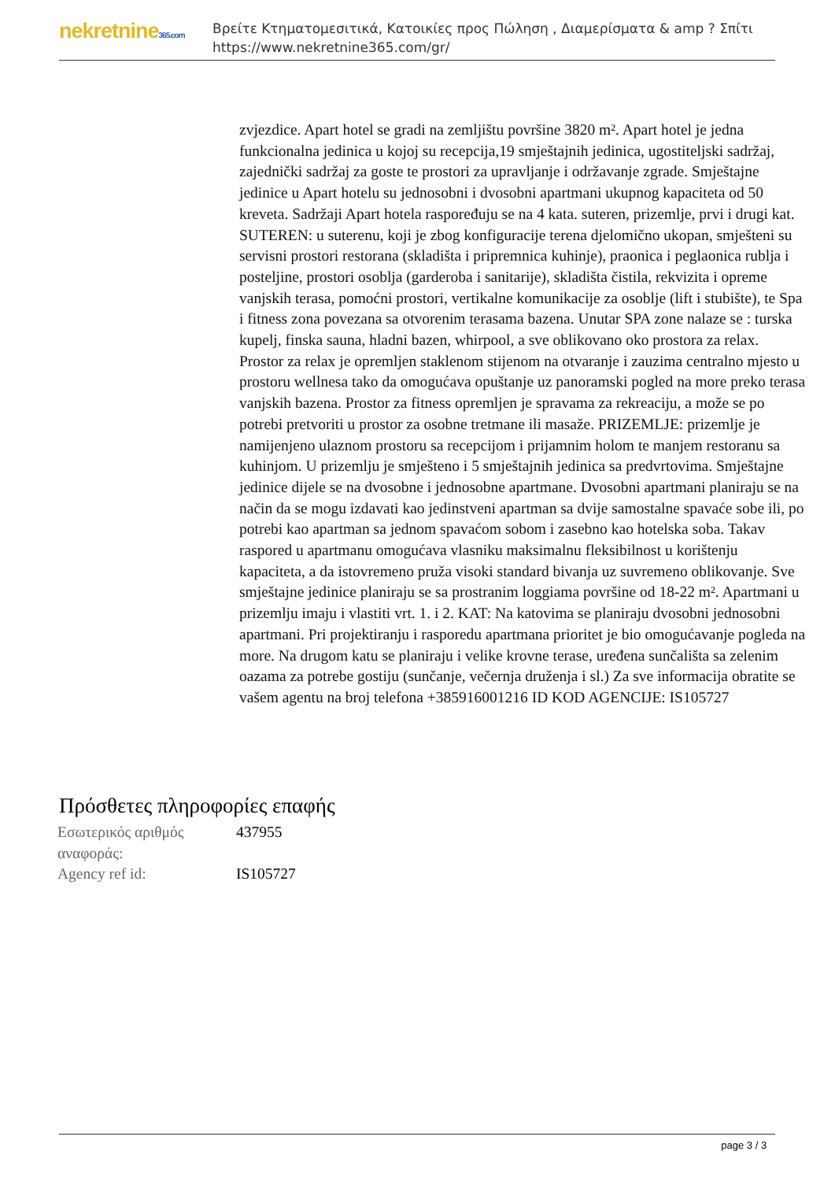nekretnine365.com
Βρείτε Κτηματομεσιτικά, Κατοικίες προς Πώληση , Διαμερίσματα & amp ? Σπίτι
https://www.nekretnine365.com/gr/
zvjezdice. Apart hotel se gradi na zemljištu površine 3820 m². Apart hotel je jedna funkcionalna jedinica u kojoj su recepcija,19 smještajnih jedinica, ugostiteljski sadržaj, zajednički sadržaj za goste te prostori za upravljanje i održavanje zgrade. Smještajne jedinice u Apart hotelu su jednosobni i dvosobni apartmani ukupnog kapaciteta od 50 kreveta. Sadržaji Apart hotela raspoređuju se na 4 kata. suteren, prizemlje, prvi i drugi kat. SUTEREN: u suterenu, koji je zbog konfiguracije terena djelomično ukopan, smješteni su servisni prostori restorana (skladišta i pripremnica kuhinje), praonica i peglaonica rublja i posteljine, prostori osoblja (garderoba i sanitarije), skladišta čistila, rekvizita i opreme vanjskih terasa, pomoćni prostori, vertikalne komunikacije za osoblje (lift i stubište), te Spa i fitness zona povezana sa otvorenim terasama bazena. Unutar SPA zone nalaze se : turska kupelj, finska sauna, hladni bazen, whirpool, a sve oblikovano oko prostora za relax. Prostor za relax je opremljen staklenom stijenom na otvaranje i zauzima centralno mjesto u prostoru wellnesa tako da omogućava opuštanje uz panoramski pogled na more preko terasa vanjskih bazena. Prostor za fitness opremljen je spravama za rekreaciju, a može se po potrebi pretvoriti u prostor za osobne tretmane ili masaže. PRIZEMLJE: prizemlje je namijenjeno ulaznom prostoru sa recepcijom i prijamnim holom te manjem restoranu sa kuhinjom. U prizemlju je smješteno i 5 smještajnih jedinica sa predvrtovima. Smještajne jedinice dijele se na dvosobne i jednosobne apartmane. Dvosobni apartmani planiraju se na način da se mogu izdavati kao jedinstveni apartman sa dvije samostalne spavaće sobe ili, po potrebi kao apartman sa jednom spavaćom sobom i zasebno kao hotelska soba. Takav raspored u apartmanu omogućava vlasniku maksimalnu fleksibilnost u korištenju kapaciteta, a da istovremeno pruža visoki standard bivanja uz suvremeno oblikovanje. Sve smještajne jedinice planiraju se sa prostranim loggiama površine od 18-22 m². Apartmani u prizemlju imaju i vlastiti vrt. 1. i 2. KAT: Na katovima se planiraju dvosobni jednosobni apartmani. Pri projektiranju i rasporedu apartmana prioritet je bio omogućavanje pogleda na more. Na drugom katu se planiraju i velike krovne terase, uređena sunčališta sa zelenim oazama za potrebe gostiju (sunčanje, večernja druženja i sl.) Za sve informacija obratite se vašem agentu na broj telefona +385916001216 ID KOD AGENCIJE: IS105727
Πρόσθετες πληροφορίες επαφής
| Εσωτερικός αριθμός αναφοράς: | 437955 |
| Agency ref id: | IS105727 |
page 3 / 3